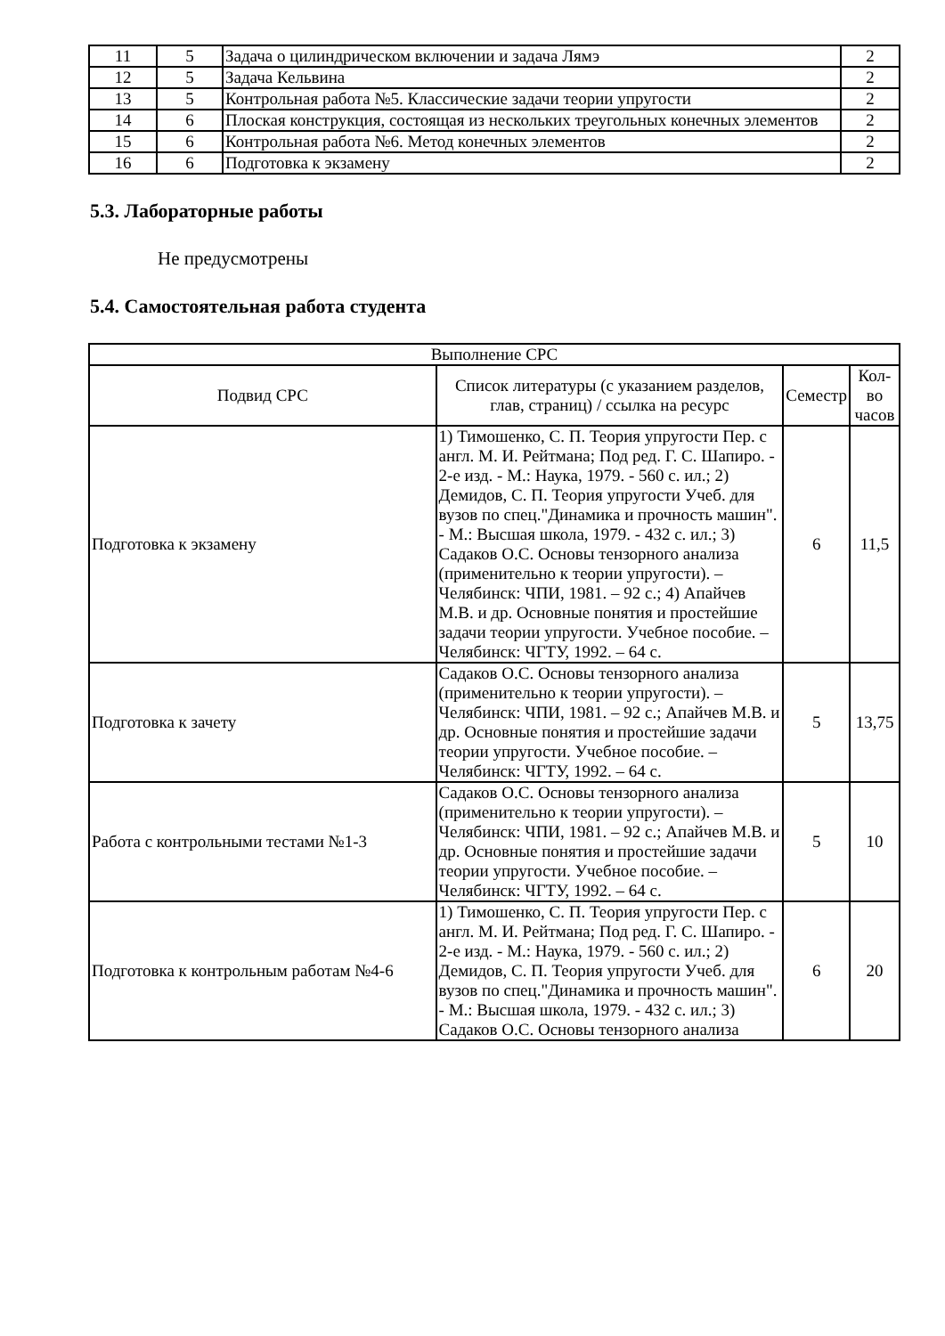| 11 | 5 | Задача о цилиндрическом включении и задача Лямэ | 2 |
| 12 | 5 | Задача Кельвина | 2 |
| 13 | 5 | Контрольная работа №5. Классические задачи теории упругости | 2 |
| 14 | 6 | Плоская конструкция, состоящая из нескольких треугольных конечных элементов | 2 |
| 15 | 6 | Контрольная работа №6. Метод конечных элементов | 2 |
| 16 | 6 | Подготовка к экзамену | 2 |
5.3. Лабораторные работы
Не предусмотрены
5.4. Самостоятельная работа студента
| Выполнение СРС | | | |
| --- | --- | --- | --- |
| Подвид СРС | Список литературы (с указанием разделов, глав, страниц) / ссылка на ресурс | Семестр | Кол-во часов |
| Подготовка к экзамену | 1) Тимошенко, С. П. Теория упругости Пер. с англ. М. И. Рейтмана; Под ред. Г. С. Шапиро. - 2-е изд. - М.: Наука, 1979. - 560 с. ил.; 2) Демидов, С. П. Теория упругости Учеб. для вузов по спец."Динамика и прочность машин". - М.: Высшая школа, 1979. - 432 с. ил.; 3) Садаков О.С. Основы тензорного анализа (применительно к теории упругости). – Челябинск: ЧПИ, 1981. – 92 с.; 4) Апайчев М.В. и др. Основные понятия и простейшие задачи теории упругости. Учебное пособие. – Челябинск: ЧГТУ, 1992. – 64 с. | 6 | 11,5 |
| Подготовка к зачету | Садаков О.С. Основы тензорного анализа (применительно к теории упругости). – Челябинск: ЧПИ, 1981. – 92 с.; Апайчев М.В. и др. Основные понятия и простейшие задачи теории упругости. Учебное пособие. – Челябинск: ЧГТУ, 1992. – 64 с. | 5 | 13,75 |
| Работа с контрольными тестами №1-3 | Садаков О.С. Основы тензорного анализа (применительно к теории упругости). – Челябинск: ЧПИ, 1981. – 92 с.; Апайчев М.В. и др. Основные понятия и простейшие задачи теории упругости. Учебное пособие. – Челябинск: ЧГТУ, 1992. – 64 с. | 5 | 10 |
| Подготовка к контрольным работам №4-6 | 1) Тимошенко, С. П. Теория упругости Пер. с англ. М. И. Рейтмана; Под ред. Г. С. Шапиро. - 2-е изд. - М.: Наука, 1979. - 560 с. ил.; 2) Демидов, С. П. Теория упругости Учеб. для вузов по спец."Динамика и прочность машин". - М.: Высшая школа, 1979. - 432 с. ил.; 3) Садаков О.С. Основы тензорного анализа | 6 | 20 |